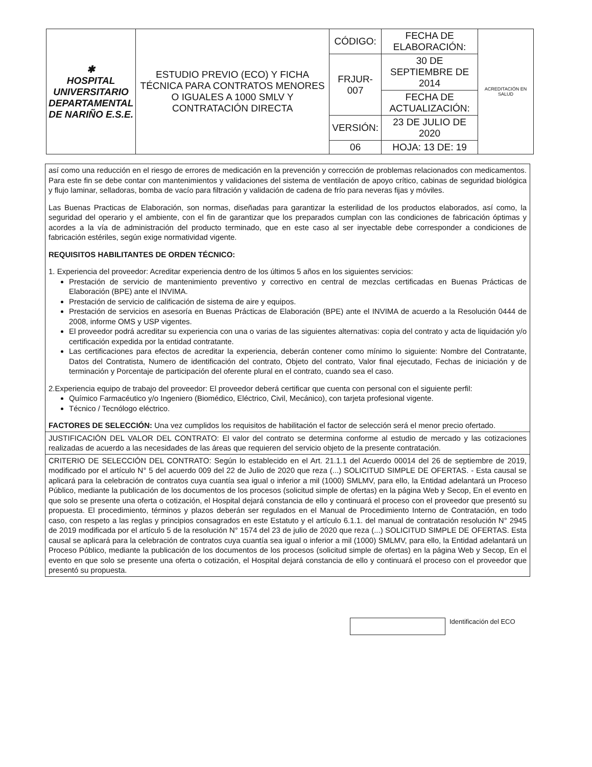| ✱ HOSPITAL UNIVERSITARIO DEPARTAMENTAL DE NARIÑO E.S.E. | ESTUDIO PREVIO (ECO) Y FICHA TÉCNICA PARA CONTRATOS MENORES O IGUALES A 1000 SMLV Y CONTRATACIÓN DIRECTA | CÓDIGO: | FECHA DE ELABORACIÓN: | ACREDITACIÓN EN SALUD |
| | | FRJUR-007 | 30 DE SEPTIEMBRE DE 2014 | |
| | | | FECHA DE ACTUALIZACIÓN: | |
| | | VERSIÓN: | 23 DE JULIO DE 2020 | |
| | | 06 | HOJA: 13 DE: 19 | |
así como una reducción en el riesgo de errores de medicación en la prevención y corrección de problemas relacionados con medicamentos. Para este fin se debe contar con mantenimientos y validaciones del sistema de ventilación de apoyo crítico, cabinas de seguridad biológica y flujo laminar, selladoras, bomba de vacío para filtración y validación de cadena de frío para neveras fijas y móviles.
Las Buenas Practicas de Elaboración, son normas, diseñadas para garantizar la esterilidad de los productos elaborados, así como, la seguridad del operario y el ambiente, con el fin de garantizar que los preparados cumplan con las condiciones de fabricación óptimas y acordes a la vía de administración del producto terminado, que en este caso al ser inyectable debe corresponder a condiciones de fabricación estériles, según exige normatividad vigente.
REQUISITOS HABILITANTES DE ORDEN TÉCNICO:
1. Experiencia del proveedor: Acreditar experiencia dentro de los últimos 5 años en los siguientes servicios:
Prestación de servicio de mantenimiento preventivo y correctivo en central de mezclas certificadas en Buenas Prácticas de Elaboración (BPE) ante el INVIMA.
Prestación de servicio de calificación de sistema de aire y equipos.
Prestación de servicios en asesoría en Buenas Prácticas de Elaboración (BPE) ante el INVIMA de acuerdo a la Resolución 0444 de 2008, informe OMS y USP vigentes.
El proveedor podrá acreditar su experiencia con una o varias de las siguientes alternativas: copia del contrato y acta de liquidación y/o certificación expedida por la entidad contratante.
Las certificaciones para efectos de acreditar la experiencia, deberán contener como mínimo lo siguiente: Nombre del Contratante, Datos del Contratista, Numero de identificación del contrato, Objeto del contrato, Valor final ejecutado, Fechas de iniciación y de terminación y Porcentaje de participación del oferente plural en el contrato, cuando sea el caso.
2.Experiencia equipo de trabajo del proveedor: El proveedor deberá certificar que cuenta con personal con el siguiente perfil:
Químico Farmacéutico y/o Ingeniero (Biomédico, Eléctrico, Civil, Mecánico), con tarjeta profesional vigente.
Técnico / Tecnólogo eléctrico.
FACTORES DE SELECCIÓN: Una vez cumplidos los requisitos de habilitación el factor de selección será el menor precio ofertado.
JUSTIFICACIÓN DEL VALOR DEL CONTRATO: El valor del contrato se determina conforme al estudio de mercado y las cotizaciones realizadas de acuerdo a las necesidades de las áreas que requieren del servicio objeto de la presente contratación.
CRITERIO DE SELECCIÓN DEL CONTRATO: Según lo establecido en el Art. 21.1.1 del Acuerdo 00014 del 26 de septiembre de 2019, modificado por el artículo N° 5 del acuerdo 009 del 22 de Julio de 2020 que reza (...) SOLICITUD SIMPLE DE OFERTAS. - Esta causal se aplicará para la celebración de contratos cuya cuantía sea igual o inferior a mil (1000) SMLMV, para ello, la Entidad adelantará un Proceso Público, mediante la publicación de los documentos de los procesos (solicitud simple de ofertas) en la página Web y Secop, En el evento en que solo se presente una oferta o cotización, el Hospital dejará constancia de ello y continuará el proceso con el proveedor que presentó su propuesta. El procedimiento, términos y plazos deberán ser regulados en el Manual de Procedimiento Interno de Contratación, en todo caso, con respeto a las reglas y principios consagrados en este Estatuto y el artículo 6.1.1. del manual de contratación resolución N° 2945 de 2019 modificada por el artículo 5 de la resolución N° 1574 del 23 de julio de 2020 que reza (...) SOLICITUD SIMPLE DE OFERTAS. Esta causal se aplicará para la celebración de contratos cuya cuantía sea igual o inferior a mil (1000) SMLMV, para ello, la Entidad adelantará un Proceso Público, mediante la publicación de los documentos de los procesos (solicitud simple de ofertas) en la página Web y Secop, En el evento en que solo se presente una oferta o cotización, el Hospital dejará constancia de ello y continuará el proceso con el proveedor que presentó su propuesta.
Identificación del ECO